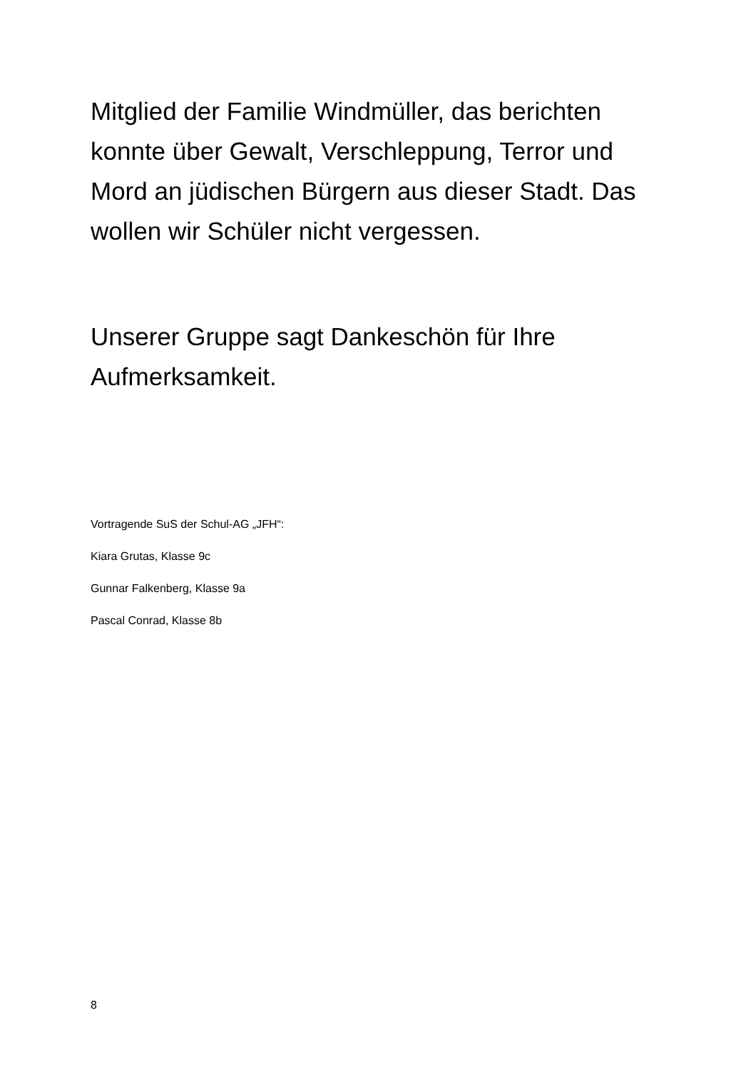Mitglied der Familie Windmüller, das berichten konnte über Gewalt, Verschleppung, Terror und Mord an jüdischen Bürgern aus dieser Stadt. Das wollen wir Schüler nicht vergessen.
Unserer Gruppe sagt Dankeschön für Ihre Aufmerksamkeit.
Vortragende SuS der Schul-AG „JFH“:
Kiara Grutas, Klasse 9c
Gunnar Falkenberg, Klasse 9a
Pascal Conrad, Klasse 8b
8